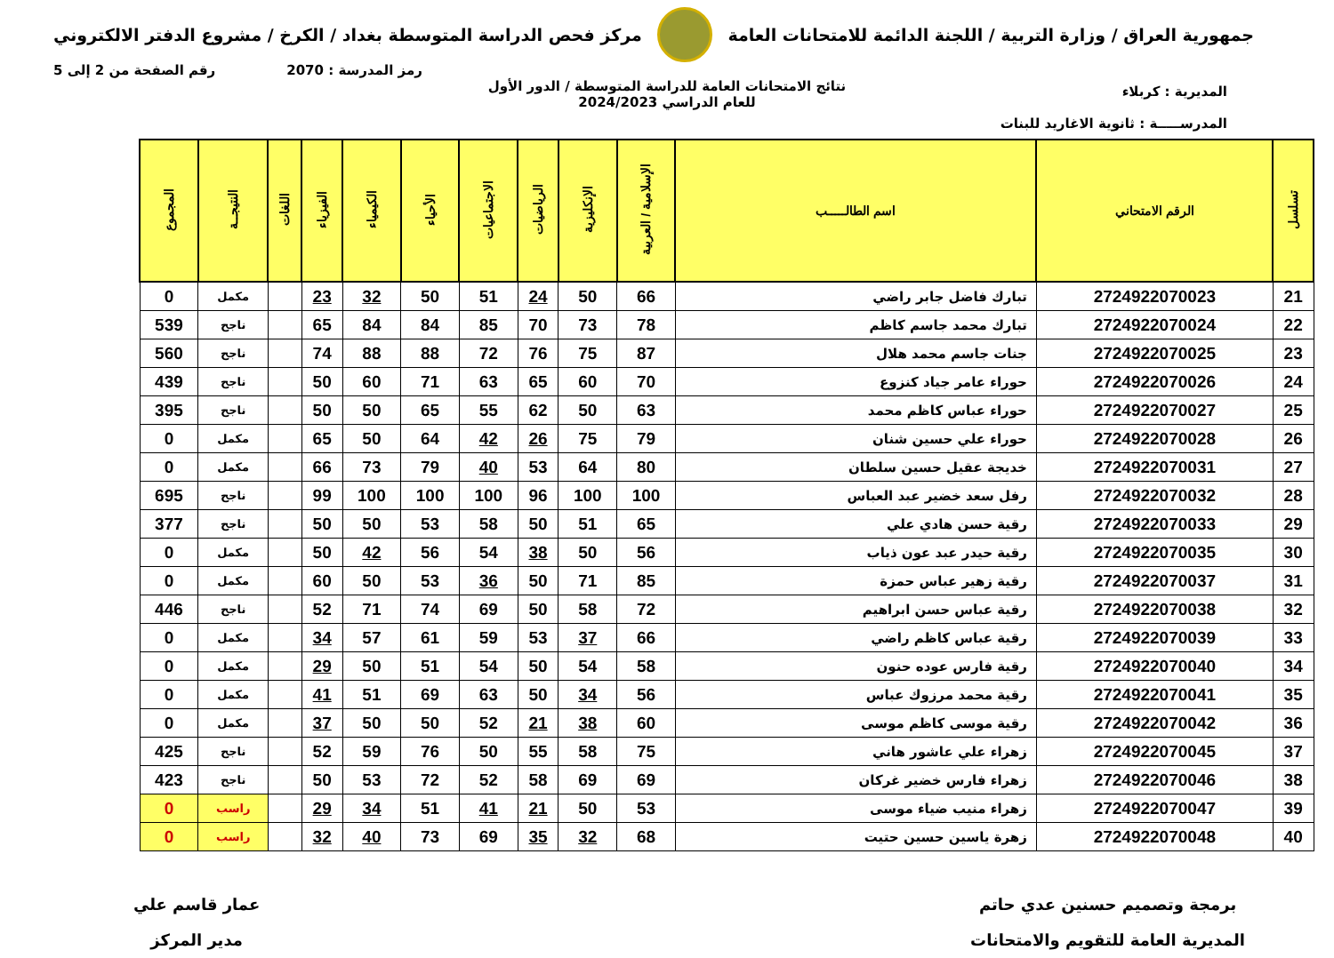جمهورية العراق / وزارة التربية / اللجنة الدائمة للامتحانات العامة
مركز فحص الدراسة المتوسطة بغداد / الكرخ / مشروع الدفتر الالكتروني
رمز المدرسة : 2070 رقم الصفحة من 2 إلى 5
نتائج الامتحانات العامة للدراسة المتوسطة / الدور الأول
للعام الدراسي 2024/2023
المديرية : كربلاء
المدرســـــة : ثانوية الاغاريد للبنات
| تسلسل | الرقم الامتحاني | اسم الطالـــــب | الإسلامية / العربية | الإنكليزية | الرياضيات | الاجتماعيات | الأحياء | الكيمياء | الفيزياء | اللغات | النتيجــة | المجموع |
| --- | --- | --- | --- | --- | --- | --- | --- | --- | --- | --- | --- | --- |
| 21 | 2724922070023 | تبارك فاضل جابر راضي | 66 | 50 | 24 | 51 | 50 | 32 | 23 | | مكمل | 0 |
| 22 | 2724922070024 | تبارك محمد جاسم كاظم | 78 | 73 | 70 | 85 | 84 | 84 | 65 | | ناجح | 539 |
| 23 | 2724922070025 | جنات جاسم محمد هلال | 87 | 75 | 76 | 72 | 88 | 88 | 74 | | ناجح | 560 |
| 24 | 2724922070026 | حوراء عامر جياد كنزوع | 70 | 60 | 65 | 63 | 71 | 60 | 50 | | ناجح | 439 |
| 25 | 2724922070027 | حوراء عباس كاظم محمد | 63 | 50 | 62 | 55 | 65 | 50 | 50 | | ناجح | 395 |
| 26 | 2724922070028 | حوراء علي حسين شنان | 79 | 75 | 26 | 42 | 64 | 50 | 65 | | مكمل | 0 |
| 27 | 2724922070031 | خديجة عقيل حسين سلطان | 80 | 64 | 53 | 40 | 79 | 73 | 66 | | مكمل | 0 |
| 28 | 2724922070032 | رفل سعد خضير عبد العباس | 100 | 100 | 96 | 100 | 100 | 100 | 99 | | ناجح | 695 |
| 29 | 2724922070033 | رقية حسن هادي علي | 65 | 51 | 50 | 58 | 53 | 50 | 50 | | ناجح | 377 |
| 30 | 2724922070035 | رقية حيدر عبد عون ذياب | 56 | 50 | 38 | 54 | 56 | 42 | 50 | | مكمل | 0 |
| 31 | 2724922070037 | رقية زهير عباس حمزة | 85 | 71 | 50 | 36 | 53 | 50 | 60 | | مكمل | 0 |
| 32 | 2724922070038 | رقية عباس حسن ابراهيم | 72 | 58 | 50 | 69 | 74 | 71 | 52 | | ناجح | 446 |
| 33 | 2724922070039 | رقية عباس كاظم راضي | 66 | 37 | 53 | 59 | 61 | 57 | 34 | | مكمل | 0 |
| 34 | 2724922070040 | رقية فارس عوده حنون | 58 | 54 | 50 | 54 | 51 | 50 | 29 | | مكمل | 0 |
| 35 | 2724922070041 | رقية محمد مرزوك عباس | 56 | 34 | 50 | 63 | 69 | 51 | 41 | | مكمل | 0 |
| 36 | 2724922070042 | رقية موسى كاظم موسى | 60 | 38 | 21 | 52 | 50 | 50 | 37 | | مكمل | 0 |
| 37 | 2724922070045 | زهراء علي عاشور هاني | 75 | 58 | 55 | 50 | 76 | 59 | 52 | | ناجح | 425 |
| 38 | 2724922070046 | زهراء فارس خضير غركان | 69 | 69 | 58 | 52 | 72 | 53 | 50 | | ناجح | 423 |
| 39 | 2724922070047 | زهراء منيب ضياء موسى | 53 | 50 | 21 | 41 | 51 | 34 | 29 | | راسب | 0 |
| 40 | 2724922070048 | زهرة ياسين حسين حتيت | 68 | 32 | 35 | 69 | 73 | 40 | 32 | | راسب | 0 |
برمجة وتصميم حسنين عدي حاتم
المديرية العامة للتقويم والامتحانات
عمار قاسم علي
مدير المركز